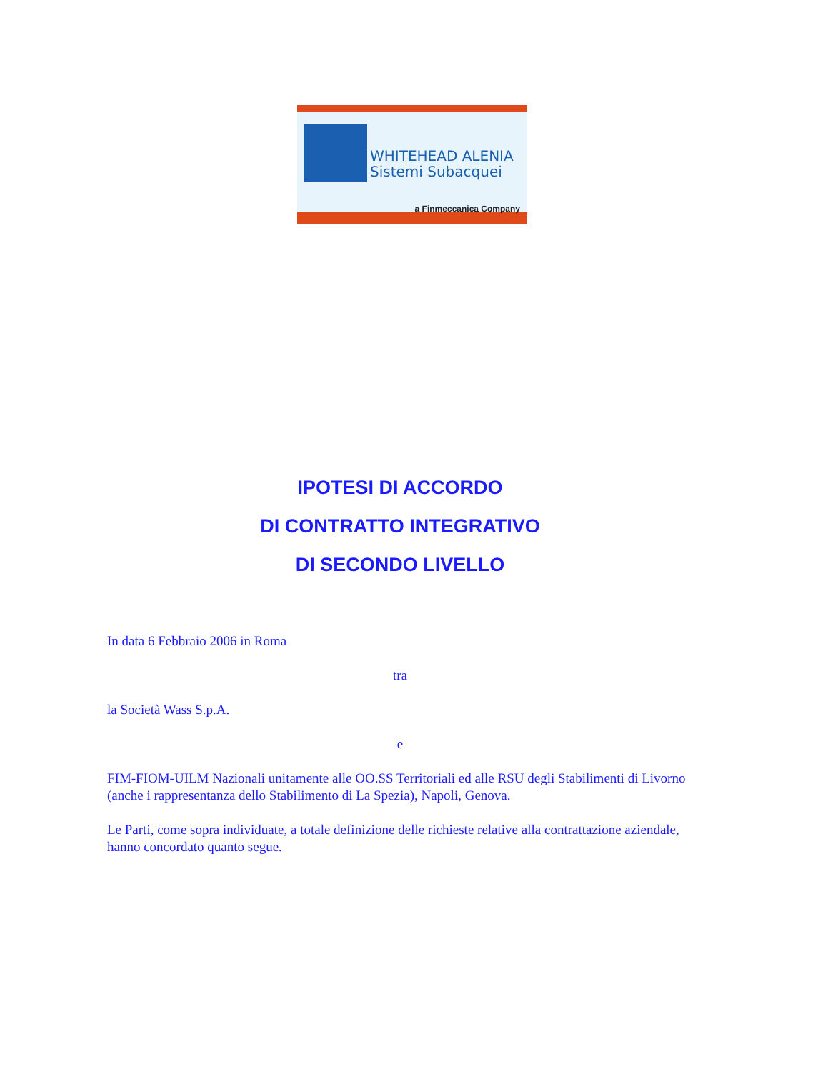WHITEHEAD ALENIA
Sistemi Subacquei
a Finmeccanica Company
IPOTESI DI ACCORDO
DI CONTRATTO INTEGRATIVO
DI SECONDO LIVELLO
In data 6 Febbraio 2006 in Roma
tra
la Società Wass S.p.A.
e
FIM-FIOM-UILM Nazionali unitamente alle OO.SS Territoriali ed alle RSU degli Stabilimenti di Livorno (anche i rappresentanza dello Stabilimento di La Spezia), Napoli, Genova.
Le Parti, come sopra individuate, a totale definizione delle richieste relative alla contrattazione aziendale, hanno concordato quanto segue.